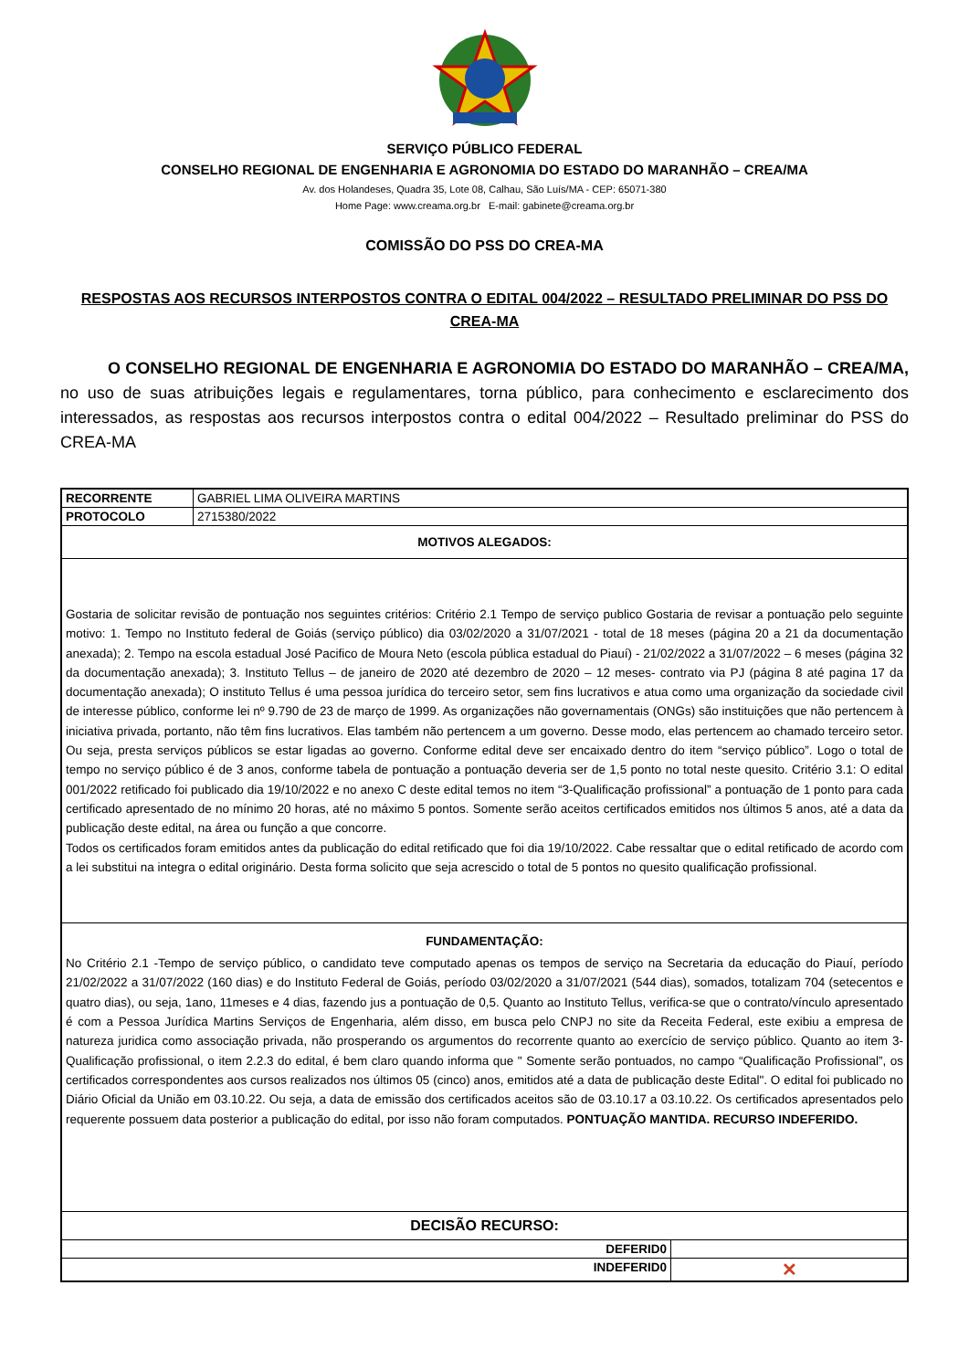SERVIÇO PÚBLICO FEDERAL
CONSELHO REGIONAL DE ENGENHARIA E AGRONOMIA DO ESTADO DO MARANHÃO – CREA/MA
Av. dos Holandeses, Quadra 35, Lote 08, Calhau, São Luís/MA - CEP: 65071-380
Home Page: www.creama.org.br E-mail: gabinete@creama.org.br
COMISSÃO DO PSS DO CREA-MA
RESPOSTAS AOS RECURSOS INTERPOSTOS CONTRA O EDITAL 004/2022 – RESULTADO PRELIMINAR DO PSS DO CREA-MA
O CONSELHO REGIONAL DE ENGENHARIA E AGRONOMIA DO ESTADO DO MARANHÃO – CREA/MA, no uso de suas atribuições legais e regulamentares, torna público, para conhecimento e esclarecimento dos interessados, as respostas aos recursos interpostos contra o edital 004/2022 – Resultado preliminar do PSS do CREA-MA
| RECORRENTE | GABRIEL LIMA OLIVEIRA MARTINS | |
| PROTOCOLO | 2715380/2022 | |
| MOTIVOS ALEGADOS: | | |
| Gostaria de solicitar revisão de pontuação nos seguintes critérios: Critério 2.1 Tempo de serviço publico Gostaria de revisar a pontuação pelo seguinte motivo: 1. Tempo no Instituto federal de Goiás (serviço público) dia 03/02/2020 a 31/07/2021 - total de 18 meses (página 20 a 21 da documentação anexada); 2. Tempo na escola estadual José Pacifico de Moura Neto (escola pública estadual do Piauí) - 21/02/2022 a 31/07/2022 – 6 meses (página 32 da documentação anexada); 3. Instituto Tellus – de janeiro de 2020 até dezembro de 2020 – 12 meses- contrato via PJ (página 8 até pagina 17 da documentação anexada); O instituto Tellus é uma pessoa jurídica do terceiro setor, sem fins lucrativos e atua como uma organização da sociedade civil de interesse público, conforme lei nº 9.790 de 23 de março de 1999. As organizações não governamentais (ONGs) são instituições que não pertencem à iniciativa privada, portanto, não têm fins lucrativos. Elas também não pertencem a um governo. Desse modo, elas pertencem ao chamado terceiro setor. Ou seja, presta serviços públicos se estar ligadas ao governo. Conforme edital deve ser encaixado dentro do item “serviço público”. Logo o total de tempo no serviço público é de 3 anos, conforme tabela de pontuação a pontuação deveria ser de 1,5 ponto no total neste quesito. Critério 3.1: O edital 001/2022 retificado foi publicado dia 19/10/2022 e no anexo C deste edital temos no item “3-Qualificação profissional” a pontuação de 1 ponto para cada certificado apresentado de no mínimo 20 horas, até no máximo 5 pontos. Somente serão aceitos certificados emitidos nos últimos 5 anos, até a data da publicação deste edital, na área ou função a que concorre. Todos os certificados foram emitidos antes da publicação do edital retificado que foi dia 19/10/2022. Cabe ressaltar que o edital retificado de acordo com a lei substitui na integra o edital originário. Desta forma solicito que seja acrescido o total de 5 pontos no quesito qualificação profissional. | | |
| FUNDAMENTAÇÃO: | | |
| No Critério 2.1 -Tempo de serviço público, o candidato teve computado apenas os tempos de serviço na Secretaria da educação do Piauí, período 21/02/2022 a 31/07/2022 (160 dias) e do Instituto Federal de Goiás, período 03/02/2020 a 31/07/2021 (544 dias), somados, totalizam 704 (setecentos e quatro dias), ou seja, 1ano, 11meses e 4 dias, fazendo jus a pontuação de 0,5. Quanto ao Instituto Tellus, verifica-se que o contrato/vínculo apresentado é com a Pessoa Jurídica Martins Serviços de Engenharia, além disso, em busca pelo CNPJ no site da Receita Federal, este exibiu a empresa de natureza juridica como associação privada, não prosperando os argumentos do recorrente quanto ao exercício de serviço público. Quanto ao item 3-Qualificação profissional, o item 2.2.3 do edital, é bem claro quando informa que " Somente serão pontuados, no campo “Qualificação Profissional”, os certificados correspondentes aos cursos realizados nos últimos 05 (cinco) anos, emitidos até a data de publicação deste Edital". O edital foi publicado no Diário Oficial da União em 03.10.22. Ou seja, a data de emissão dos certificados aceitos são de 03.10.17 a 03.10.22. Os certificados apresentados pelo requerente possuem data posterior a publicação do edital, por isso não foram computados. PONTUAÇÃO MANTIDA. RECURSO INDEFERIDO. | | |
| DECISÃO RECURSO: | | |
| DEFERID0 | | |
| INDEFERID0 | | ✕ |